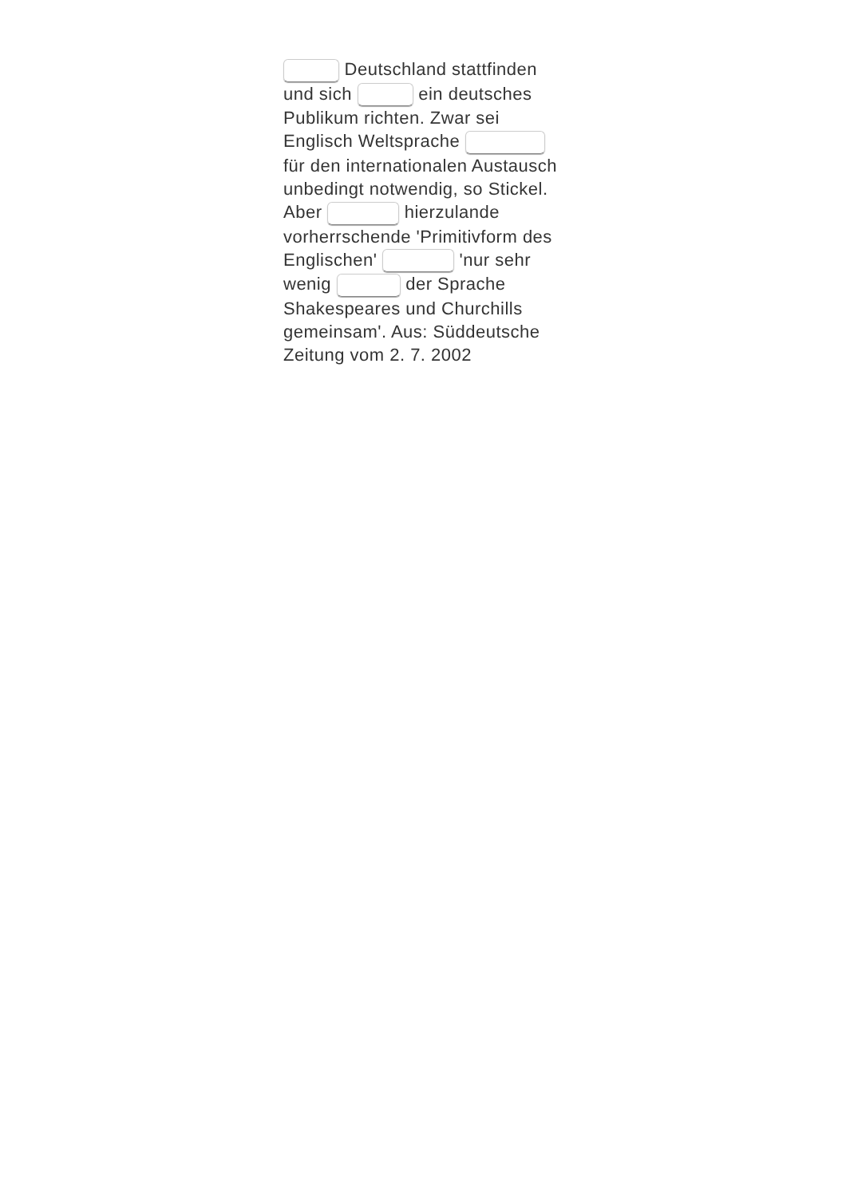Deutschland stattfinden und sich ein deutsches Publikum richten. Zwar sei Englisch Weltsprache für den internationalen Austausch unbedingt notwendig, so Stickel. Aber hierzulande vorherrschende 'Primitivform des Englischen' 'nur sehr wenig der Sprache Shakespeares und Churchills gemeinsam'. Aus: Süddeutsche Zeitung vom 2. 7. 2002